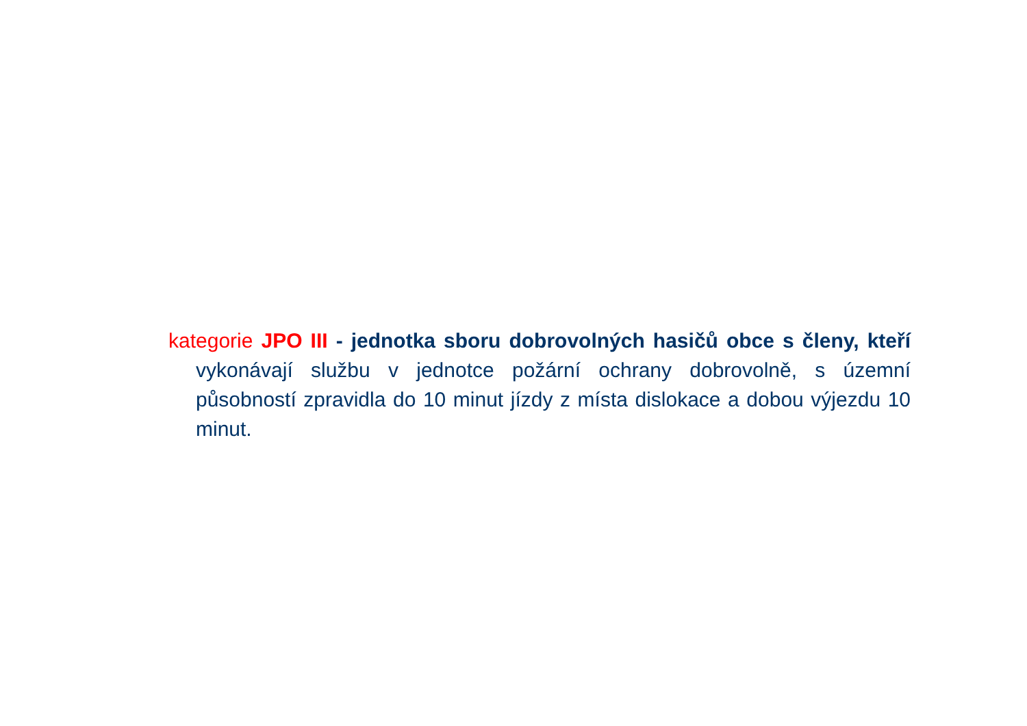kategorie JPO III - jednotka sboru dobrovolných hasičů obce s členy, kteří vykonávají službu v jednotce požární ochrany dobrovolně, s územní působností zpravidla do 10 minut jízdy z místa dislokace a dobou výjezdu 10 minut.